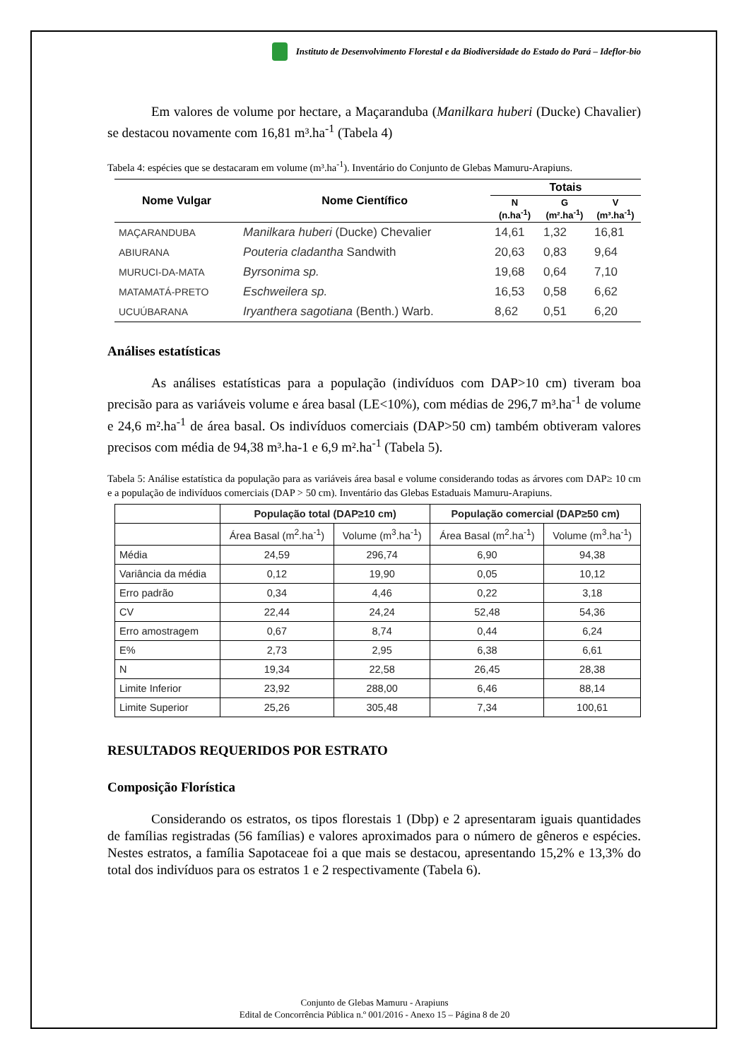Instituto de Desenvolvimento Florestal e da Biodiversidade do Estado do Pará – Ideflor-bio
Em valores de volume por hectare, a Maçaranduba (Manilkara huberi (Ducke) Chavalier) se destacou novamente com 16,81 m³.ha<sup>-1</sup> (Tabela 4)
Tabela 4: espécies que se destacaram em volume (m³.ha<sup>-1</sup>). Inventário do Conjunto de Glebas Mamuru-Arapiuns.
| Nome Vulgar | Nome Científico | Totais | | |
| --- | --- | --- | --- | --- |
| | | N (n.ha<sup>-1</sup>) | G (m².ha<sup>-1</sup>) | V (m³.ha<sup>-1</sup>) |
| MAÇARANDUBA | Manilkara huberi (Ducke) Chevalier | 14,61 | 1,32 | 16,81 |
| ABIURANA | Pouteria cladantha Sandwith | 20,63 | 0,83 | 9,64 |
| MURUCI-DA-MATA | Byrsonima sp. | 19,68 | 0,64 | 7,10 |
| MATAMATÁ-PRETO | Eschweilera sp. | 16,53 | 0,58 | 6,62 |
| UCUÚBARANA | Iryanthera sagotiana (Benth.) Warb. | 8,62 | 0,51 | 6,20 |
Análises estatísticas
As análises estatísticas para a população (indivíduos com DAP>10 cm) tiveram boa precisão para as variáveis volume e área basal (LE<10%), com médias de 296,7 m³.ha<sup>-1</sup> de volume e 24,6 m².ha<sup>-1</sup> de área basal. Os indivíduos comerciais (DAP>50 cm) também obtiveram valores precisos com média de 94,38 m³.ha-1 e 6,9 m².ha<sup>-1</sup> (Tabela 5).
Tabela 5: Análise estatística da população para as variáveis área basal e volume considerando todas as árvores com DAP≥ 10 cm e a população de indivíduos comerciais (DAP > 50 cm). Inventário das Glebas Estaduais Mamuru-Arapiuns.
| | População total (DAP≥10 cm) | | População comercial (DAP≥50 cm) | |
| --- | --- | --- | --- | --- |
| | Área Basal (m<sup>2</sup>.ha<sup>-1</sup>) | Volume (m<sup>3</sup>.ha<sup>-1</sup>) | Área Basal (m<sup>2</sup>.ha<sup>-1</sup>) | Volume (m<sup>3</sup>.ha<sup>-1</sup>) |
| Média | 24,59 | 296,74 | 6,90 | 94,38 |
| Variância da média | 0,12 | 19,90 | 0,05 | 10,12 |
| Erro padrão | 0,34 | 4,46 | 0,22 | 3,18 |
| CV | 22,44 | 24,24 | 52,48 | 54,36 |
| Erro amostragem | 0,67 | 8,74 | 0,44 | 6,24 |
| E% | 2,73 | 2,95 | 6,38 | 6,61 |
| N | 19,34 | 22,58 | 26,45 | 28,38 |
| Limite Inferior | 23,92 | 288,00 | 6,46 | 88,14 |
| Limite Superior | 25,26 | 305,48 | 7,34 | 100,61 |
RESULTADOS REQUERIDOS POR ESTRATO
Composição Florística
Considerando os estratos, os tipos florestais 1 (Dbp) e 2 apresentaram iguais quantidades de famílias registradas (56 famílias) e valores aproximados para o número de gêneros e espécies. Nestes estratos, a família Sapotaceae foi a que mais se destacou, apresentando 15,2% e 13,3% do total dos indivíduos para os estratos 1 e 2 respectivamente (Tabela 6).
Conjunto de Glebas Mamuru - Arapiuns
Edital de Concorrência Pública n.º 001/2016 - Anexo 15 – Página 8 de 20